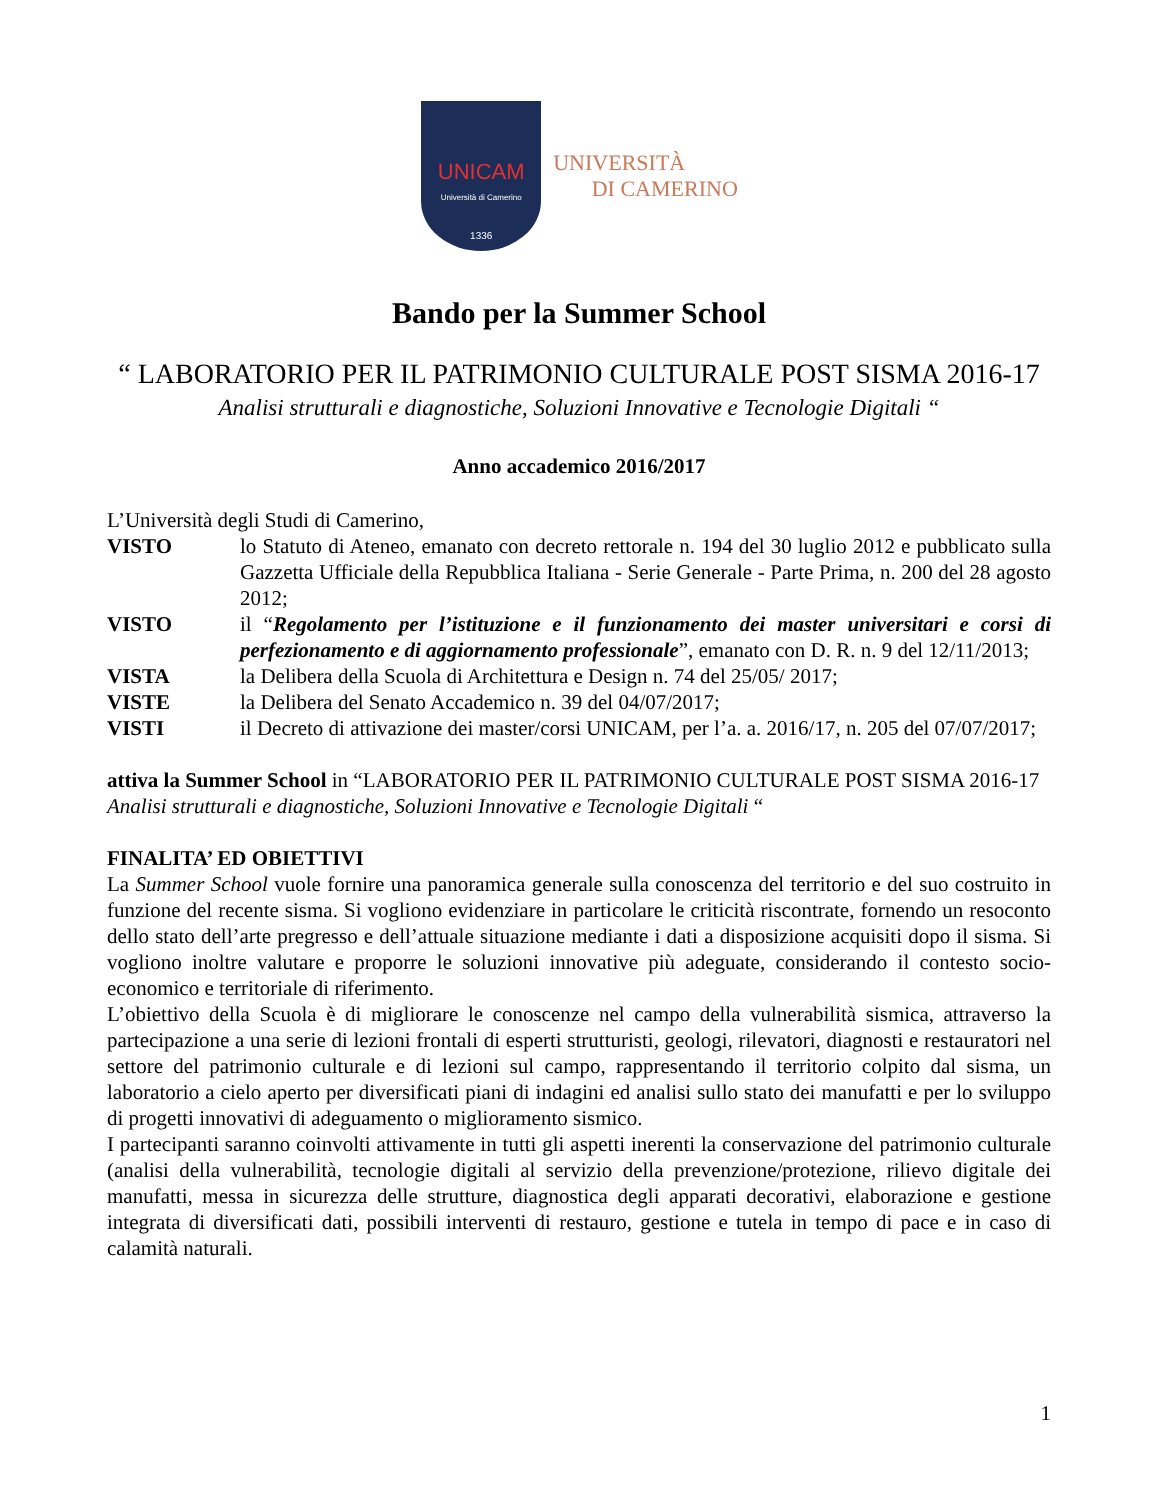UNICAM
Università di Camerino
1336
UNIVERSITÀ
DI CAMERINO
Bando per la Summer School
“ LABORATORIO PER IL PATRIMONIO CULTURALE POST SISMA 2016-17
Analisi strutturali e diagnostiche, Soluzioni Innovative e Tecnologie Digitali “
Anno accademico 2016/2017
L’Università degli Studi di Camerino,
VISTO lo Statuto di Ateneo, emanato con decreto rettorale n. 194 del 30 luglio 2012 e pubblicato sulla Gazzetta Ufficiale della Repubblica Italiana - Serie Generale - Parte Prima, n. 200 del 28 agosto 2012;
VISTO il “Regolamento per l’istituzione e il funzionamento dei master universitari e corsi di perfezionamento e di aggiornamento professionale”, emanato con D. R. n. 9 del 12/11/2013;
VISTA la Delibera della Scuola di Architettura e Design n. 74 del 25/05/ 2017;
VISTE la Delibera del Senato Accademico n. 39 del 04/07/2017;
VISTI il Decreto di attivazione dei master/corsi UNICAM, per l’a. a. 2016/17, n. 205 del 07/07/2017;
attiva la Summer School in “LABORATORIO PER IL PATRIMONIO CULTURALE POST SISMA 2016-17
Analisi strutturali e diagnostiche, Soluzioni Innovative e Tecnologie Digitali “
FINALITA’ ED OBIETTIVI
La Summer School vuole fornire una panoramica generale sulla conoscenza del territorio e del suo costruito in funzione del recente sisma. Si vogliono evidenziare in particolare le criticità riscontrate, fornendo un resoconto dello stato dell’arte pregresso e dell’attuale situazione mediante i dati a disposizione acquisiti dopo il sisma. Si vogliono inoltre valutare e proporre le soluzioni innovative più adeguate, considerando il contesto socio-economico e territoriale di riferimento.
L’obiettivo della Scuola è di migliorare le conoscenze nel campo della vulnerabilità sismica, attraverso la partecipazione a una serie di lezioni frontali di esperti strutturisti, geologi, rilevatori, diagnosti e restauratori nel settore del patrimonio culturale e di lezioni sul campo, rappresentando il territorio colpito dal sisma, un laboratorio a cielo aperto per diversificati piani di indagini ed analisi sullo stato dei manufatti e per lo sviluppo di progetti innovativi di adeguamento o miglioramento sismico.
I partecipanti saranno coinvolti attivamente in tutti gli aspetti inerenti la conservazione del patrimonio culturale (analisi della vulnerabilità, tecnologie digitali al servizio della prevenzione/protezione, rilievo digitale dei manufatti, messa in sicurezza delle strutture, diagnostica degli apparati decorativi, elaborazione e gestione integrata di diversificati dati, possibili interventi di restauro, gestione e tutela in tempo di pace e in caso di calamità naturali.
1